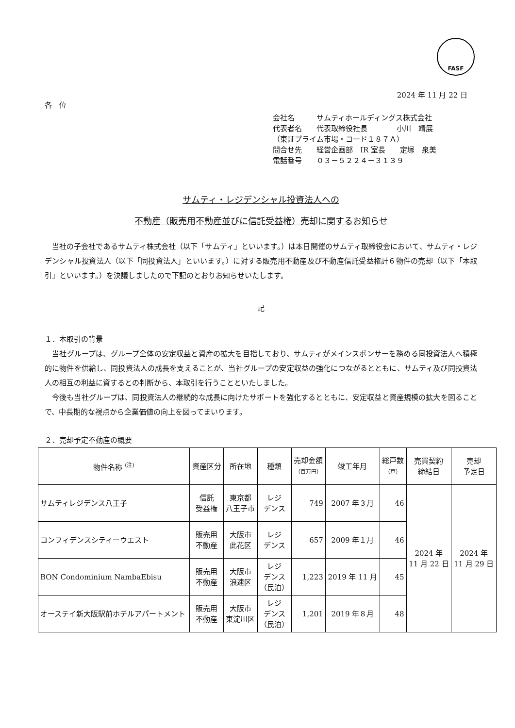FASF
2024 年 11 月 22 日
各　位
会社名　　　サムティホールディングス株式会社
代表者名　　代表取締役社長　　　　小川　靖展
（東証プライム市場・コード１８７Ａ）
問合せ先　　経営企画部　IR 室長　　定塚　泉美
電話番号　　０３－５２２４－３１３９
サムティ・レジデンシャル投資法人への
不動産（販売用不動産並びに信託受益権）売却に関するお知らせ
　当社の子会社であるサムティ株式会社（以下「サムティ」といいます。）は本日開催のサムティ取締役会において、サムティ・レジデンシャル投資法人（以下「同投資法人」といいます。）に対する販売用不動産及び不動産信託受益権計６物件の売却（以下「本取引」といいます。）を決議しましたので下記のとおりお知らせいたします。
記
１．本取引の背景
　当社グループは、グループ全体の安定収益と資産の拡大を目指しており、サムティがメインスポンサーを務める同投資法人へ積極的に物件を供給し、同投資法人の成長を支えることが、当社グループの安定収益の強化につながるとともに、サムティ及び同投資法人の相互の利益に資するとの判断から、本取引を行うことといたしました。
　今後も当社グループは、同投資法人の継続的な成長に向けたサポートを強化するとともに、安定収益と資産規模の拡大を図ることで、中長期的な視点から企業価値の向上を図ってまいります。
２．売却予定不動産の概要
| 物件名称 <sup>(注)</sup> | 資産区分 | 所在地 | 種類 | 売却金額 （百万円） | 竣工年月 | 総戸数 （戸） | 売買契約 締結日 | 売却 予定日 |
| --- | --- | --- | --- | --- | --- | --- | --- | --- |
| サムティレジデンス八王子 | 信託 受益権 | 東京都 八王子市 | レジ デンス | 749 | 2007 年３月 | 46 | 2024 年 11 月 22 日 | 2024 年 11 月 29 日 |
| コンフィデンスシティーウエスト | 販売用 不動産 | 大阪市 此花区 | レジ デンス | 657 | 2009 年１月 | 46 | | |
| BON Condominium NambaEbisu | 販売用 不動産 | 大阪市 浪速区 | レジ デンス （民泊） | 1,223 | 2019 年 11 月 | 45 | | |
| オーステイ新大阪駅前ホテルアパートメント | 販売用 不動産 | 大阪市 東淀川区 | レジ デンス （民泊） | 1,201 | 2019 年８月 | 48 | | |